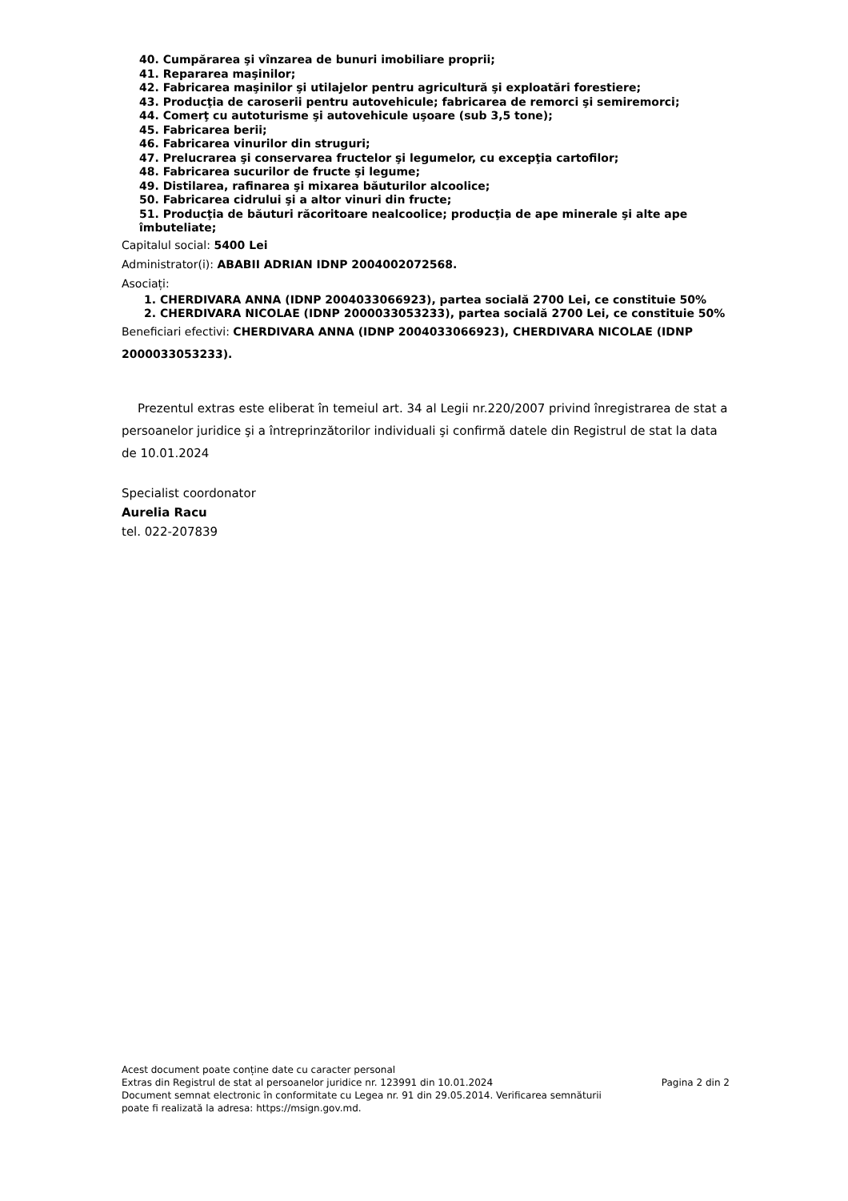40. Cumpărarea şi vînzarea de bunuri imobiliare proprii;
41. Repararea maşinilor;
42. Fabricarea maşinilor şi utilajelor pentru agricultură şi exploatări forestiere;
43. Producţia de caroserii pentru autovehicule; fabricarea de remorci şi semiremorci;
44. Comerţ cu autoturisme şi autovehicule uşoare (sub 3,5 tone);
45. Fabricarea berii;
46. Fabricarea vinurilor din struguri;
47. Prelucrarea şi conservarea fructelor şi legumelor, cu excepţia cartofilor;
48. Fabricarea sucurilor de fructe şi legume;
49. Distilarea, rafinarea şi mixarea băuturilor alcoolice;
50. Fabricarea cidrului şi a altor vinuri din fructe;
51. Producţia de băuturi răcoritoare nealcoolice; producţia de ape minerale şi alte ape îmbuteliate;
Capitalul social: 5400 Lei
Administrator(i): ABABII ADRIAN IDNP 2004002072568.
Asociați:
1. CHERDIVARA ANNA (IDNP 2004033066923), partea socială 2700 Lei, ce constituie 50%
2. CHERDIVARA NICOLAE (IDNP 2000033053233), partea socială 2700 Lei, ce constituie 50%
Beneficiari efectivi: CHERDIVARA ANNA (IDNP 2004033066923), CHERDIVARA NICOLAE (IDNP 2000033053233).
Prezentul extras este eliberat în temeiul art. 34 al Legii nr.220/2007 privind înregistrarea de stat a persoanelor juridice şi a întreprinzătorilor individuali şi confirmă datele din Registrul de stat la data de 10.01.2024
Specialist coordonator
Aurelia Racu
tel. 022-207839
Acest document poate conține date cu caracter personal
Extras din Registrul de stat al persoanelor juridice nr. 123991 din 10.01.2024
Document semnat electronic în conformitate cu Legea nr. 91 din 29.05.2014. Verificarea semnăturii
poate fi realizată la adresa: https://msign.gov.md.
Pagina 2 din 2